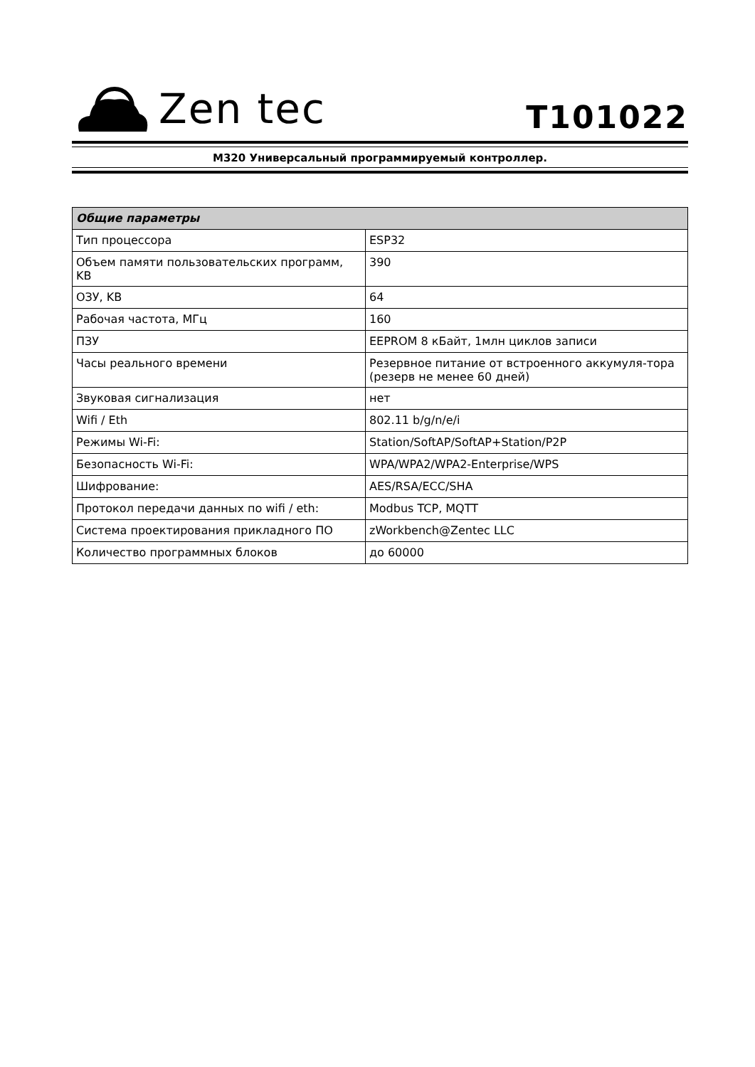Zen tec
T101022
M320 Универсальный программируемый контроллер.
| Общие параметры | |
| --- | --- |
| Тип процессора | ESP32 |
| Объем памяти пользовательских программ, KB | 390 |
| ОЗУ, KB | 64 |
| Рабочая частота, МГц | 160 |
| ПЗУ | EEPROM 8 кБайт, 1млн циклов записи |
| Часы реального времени | Резервное питание от встроенного аккумуля-тора (резерв не менее 60 дней) |
| Звуковая сигнализация | нет |
| Wifi / Eth | 802.11 b/g/n/e/i |
| Режимы Wi-Fi: | Station/SoftAP/SoftAP+Station/P2P |
| Безопасность Wi-Fi: | WPA/WPA2/WPA2-Enterprise/WPS |
| Шифрование: | AES/RSA/ECC/SHA |
| Протокол передачи данных по wifi / eth: | Modbus TCP, MQTT |
| Система проектирования прикладного ПО | zWorkbench@Zentec LLC |
| Количество программных блоков | до 60000 |